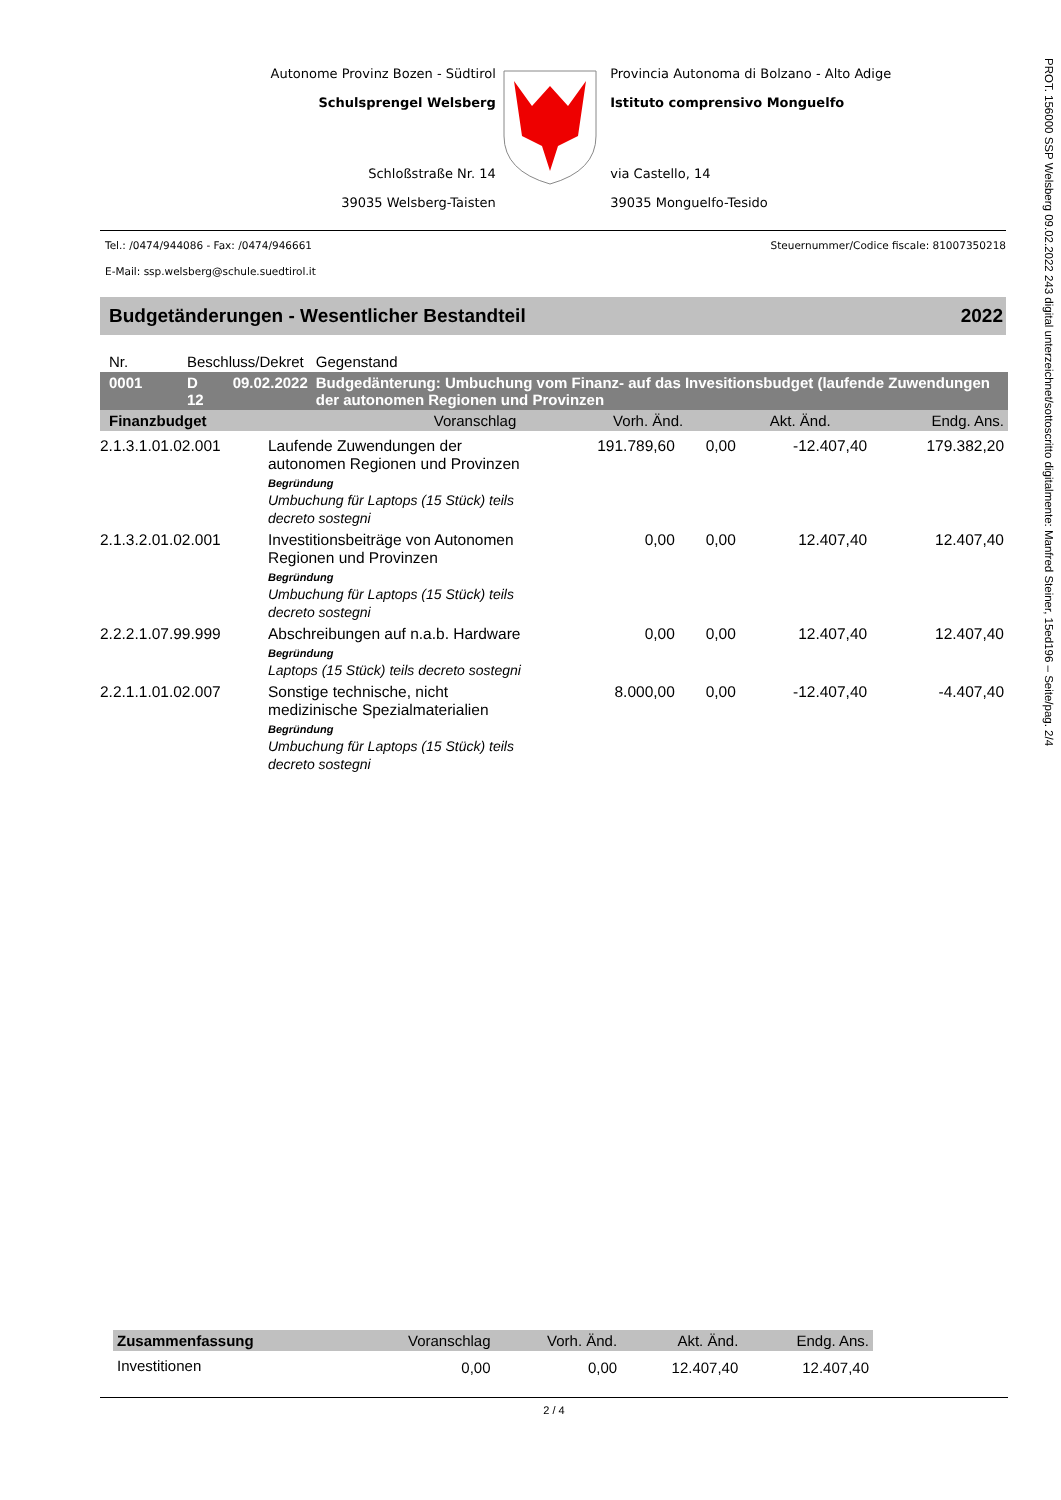PROT. 156000 SSP Welsberg 09.02.2022 243 digital unterzeichnet/sottoscritto digitalmente: Manfred Steiner, 15ed196 – Seite/pag. 2/4
Autonome Provinz Bozen - Südtirol
Schulsprengel Welsberg
Schloßstraße Nr. 14
39035 Welsberg-Taisten
Provincia Autonoma di Bolzano - Alto Adige
Istituto comprensivo Monguelfo
via Castello, 14
39035 Monguelfo-Tesido
Tel.: /0474/944086 - Fax: /0474/946661 Steuernummer/Codice fiscale: 81007350218
E-Mail: ssp.welsberg@schule.suedtirol.it
Budgetänderungen - Wesentlicher Bestandteil 2022
| Nr. | Beschluss/Dekret | | Gegenstand | | | |
| 0001 | D 12 | 09.02.2022 | Budgedänterung: Umbuchung vom Finanz- auf das Invesitionsbudget (laufende Zuwendungen der autonomen Regionen und Provinzen | | | |
| Finanzbudget | | | Voranschlag | Vorh. Änd. | Akt. Änd. | Endg. Ans. |
| 2.1.3.1.01.02.001 | Laufende Zuwendungen der autonomen Regionen und Provinzen Begründung Umbuchung für Laptops (15 Stück) teils decreto sostegni | 191.789,60 | 0,00 | -12.407,40 | 179.382,20 |
| 2.1.3.2.01.02.001 | Investitionsbeiträge von Autonomen Regionen und Provinzen Begründung Umbuchung für Laptops (15 Stück) teils decreto sostegni | 0,00 | 0,00 | 12.407,40 | 12.407,40 |
| 2.2.2.1.07.99.999 | Abschreibungen auf n.a.b. Hardware Begründung Laptops (15 Stück) teils decreto sostegni | 0,00 | 0,00 | 12.407,40 | 12.407,40 |
| 2.2.1.1.01.02.007 | Sonstige technische, nicht medizinische Spezialmaterialien Begründung Umbuchung für Laptops (15 Stück) teils decreto sostegni | 8.000,00 | 0,00 | -12.407,40 | -4.407,40 |
| Zusammenfassung | Voranschlag | Vorh. Änd. | Akt. Änd. | Endg. Ans. |
| --- | --- | --- | --- | --- |
| Investitionen | 0,00 | 0,00 | 12.407,40 | 12.407,40 |
2 / 4